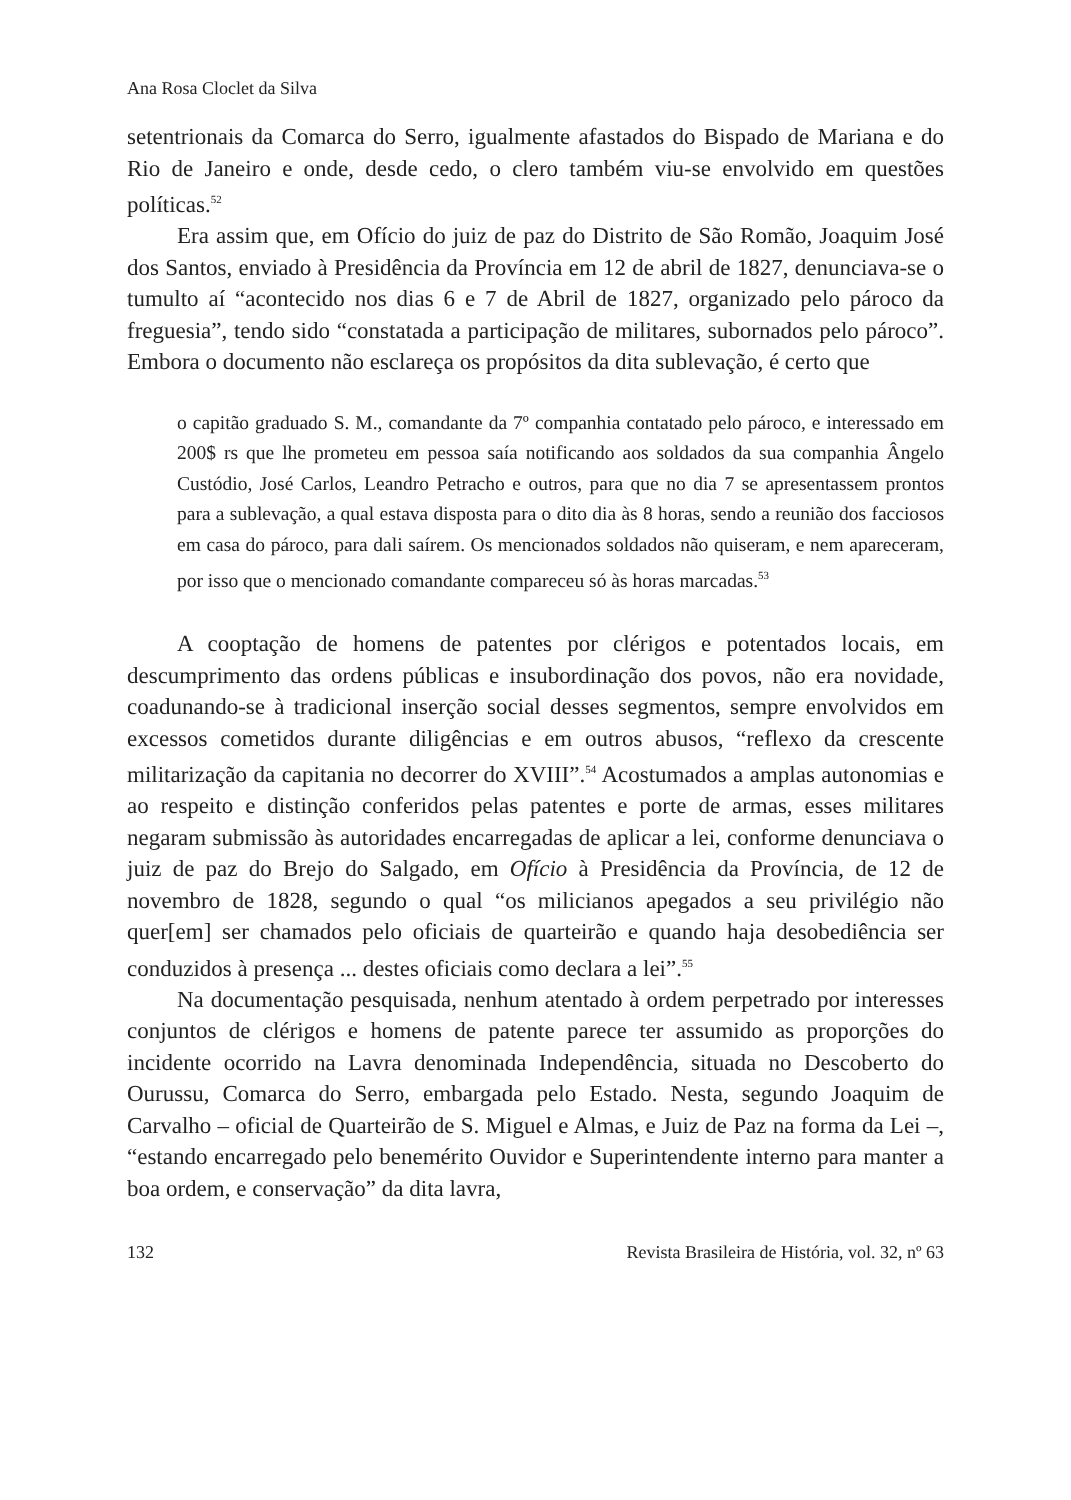Ana Rosa Cloclet da Silva
setentrionais da Comarca do Serro, igualmente afastados do Bispado de Mariana e do Rio de Janeiro e onde, desde cedo, o clero também viu-se envolvido em questões políticas.<sup>52</sup>
Era assim que, em Ofício do juiz de paz do Distrito de São Romão, Joaquim José dos Santos, enviado à Presidência da Província em 12 de abril de 1827, denunciava-se o tumulto aí “acontecido nos dias 6 e 7 de Abril de 1827, organizado pelo pároco da freguesia”, tendo sido “constatada a participação de militares, subornados pelo pároco”. Embora o documento não esclareça os propósitos da dita sublevação, é certo que
o capitão graduado S. M., comandante da 7º companhia contatado pelo pároco, e interessado em 200$ rs que lhe prometeu em pessoa saía notificando aos soldados da sua companhia Ângelo Custódio, José Carlos, Leandro Petracho e outros, para que no dia 7 se apresentassem prontos para a sublevação, a qual estava disposta para o dito dia às 8 horas, sendo a reunião dos facciosos em casa do pároco, para dali saírem. Os mencionados soldados não quiseram, e nem apareceram, por isso que o mencionado comandante compareceu só às horas marcadas.<sup>53</sup>
A cooptação de homens de patentes por clérigos e potentados locais, em descumprimento das ordens públicas e insubordinação dos povos, não era novidade, coadunando-se à tradicional inserção social desses segmentos, sempre envolvidos em excessos cometidos durante diligências e em outros abusos, “reflexo da crescente militarização da capitania no decorrer do XVIII”.<sup>54</sup> Acostumados a amplas autonomias e ao respeito e distinção conferidos pelas patentes e porte de armas, esses militares negaram submissão às autoridades encarregadas de aplicar a lei, conforme denunciava o juiz de paz do Brejo do Salgado, em Ofício à Presidência da Província, de 12 de novembro de 1828, segundo o qual “os milicianos apegados a seu privilégio não quer[em] ser chamados pelo oficiais de quarteirão e quando haja desobediência ser conduzidos à presença ... destes oficiais como declara a lei”.<sup>55</sup>
Na documentação pesquisada, nenhum atentado à ordem perpetrado por interesses conjuntos de clérigos e homens de patente parece ter assumido as proporções do incidente ocorrido na Lavra denominada Independência, situada no Descoberto do Ourussu, Comarca do Serro, embargada pelo Estado. Nesta, segundo Joaquim de Carvalho – oficial de Quarteirão de S. Miguel e Almas, e Juiz de Paz na forma da Lei –, “estando encarregado pelo benemérito Ouvidor e Superintendente interno para manter a boa ordem, e conservação” da dita lavra,
132 Revista Brasileira de História, vol. 32, nº 63